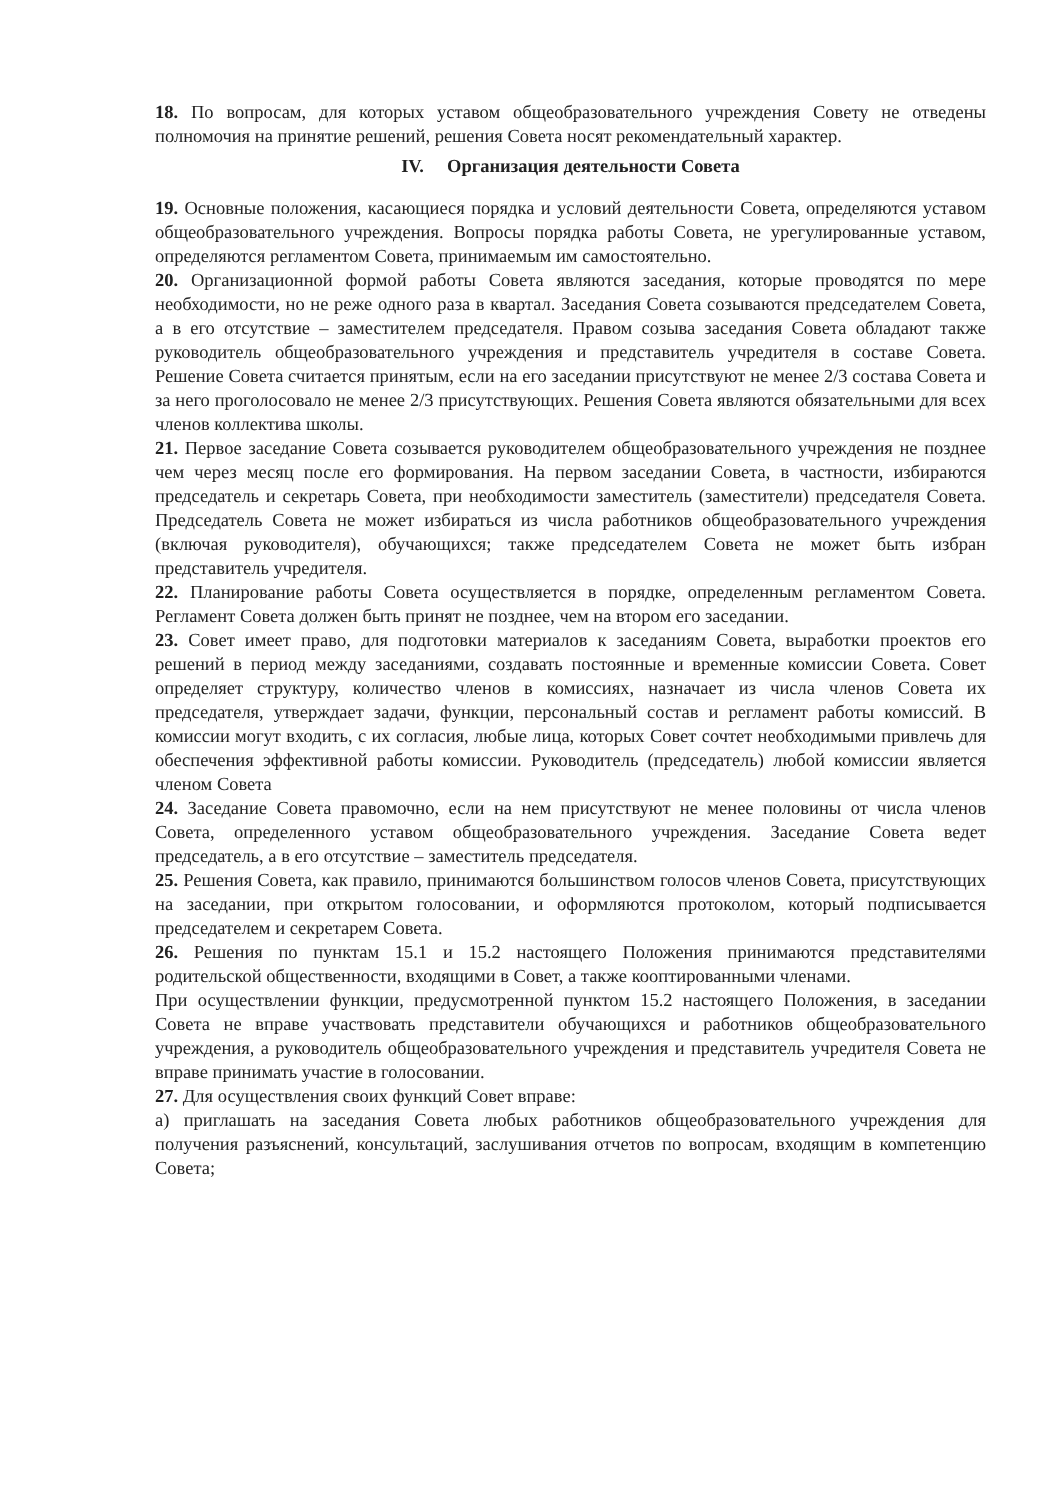18. По вопросам, для которых уставом общеобразовательного учреждения Совету не отведены полномочия на принятие решений, решения Совета носят рекомендательный характер.
IV. Организация деятельности Совета
19. Основные положения, касающиеся порядка и условий деятельности Совета, определяются уставом общеобразовательного учреждения. Вопросы порядка работы Совета, не урегулированные уставом, определяются регламентом Совета, принимаемым им самостоятельно.
20. Организационной формой работы Совета являются заседания, которые проводятся по мере необходимости, но не реже одного раза в квартал. Заседания Совета созываются председателем Совета, а в его отсутствие – заместителем председателя. Правом созыва заседания Совета обладают также руководитель общеобразовательного учреждения и представитель учредителя в составе Совета. Решение Совета считается принятым, если на его заседании присутствуют не менее 2/3 состава Совета и за него проголосовало не менее 2/3 присутствующих. Решения Совета являются обязательными для всех членов коллектива школы.
21. Первое заседание Совета созывается руководителем общеобразовательного учреждения не позднее чем через месяц после его формирования. На первом заседании Совета, в частности, избираются председатель и секретарь Совета, при необходимости заместитель (заместители) председателя Совета. Председатель Совета не может избираться из числа работников общеобразовательного учреждения (включая руководителя), обучающихся; также председателем Совета не может быть избран представитель учредителя.
22. Планирование работы Совета осуществляется в порядке, определенным регламентом Совета. Регламент Совета должен быть принят не позднее, чем на втором его заседании.
23. Совет имеет право, для подготовки материалов к заседаниям Совета, выработки проектов его решений в период между заседаниями, создавать постоянные и временные комиссии Совета. Совет определяет структуру, количество членов в комиссиях, назначает из числа членов Совета их председателя, утверждает задачи, функции, персональный состав и регламент работы комиссий. В комиссии могут входить, с их согласия, любые лица, которых Совет сочтет необходимыми привлечь для обеспечения эффективной работы комиссии. Руководитель (председатель) любой комиссии является членом Совета
24. Заседание Совета правомочно, если на нем присутствуют не менее половины от числа членов Совета, определенного уставом общеобразовательного учреждения. Заседание Совета ведет председатель, а в его отсутствие – заместитель председателя.
25. Решения Совета, как правило, принимаются большинством голосов членов Совета, присутствующих на заседании, при открытом голосовании, и оформляются протоколом, который подписывается председателем и секретарем Совета.
26. Решения по пунктам 15.1 и 15.2 настоящего Положения принимаются представителями родительской общественности, входящими в Совет, а также кооптированными членами.
При осуществлении функции, предусмотренной пунктом 15.2 настоящего Положения, в заседании Совета не вправе участвовать представители обучающихся и работников общеобразовательного учреждения, а руководитель общеобразовательного учреждения и представитель учредителя Совета не вправе принимать участие в голосовании.
27. Для осуществления своих функций Совет вправе:
а) приглашать на заседания Совета любых работников общеобразовательного учреждения для получения разъяснений, консультаций, заслушивания отчетов по вопросам, входящим в компетенцию Совета;